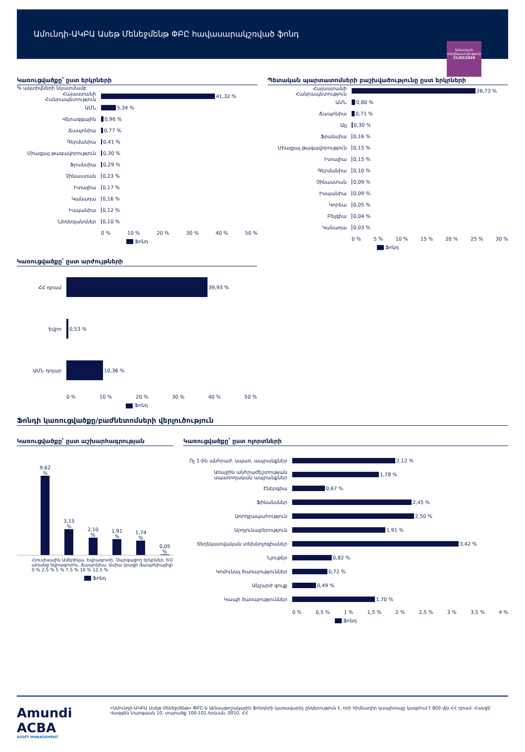Ամունդի-ԱԿԲԱ Ասեթ Մենեջմենթ ՓԲԸ հավասարակշռված ֆոնդ
Ամսական տեղեկատվություն
31/03/2020
Կառուցվածքը՝ ըստ երկրների
% ակտիվների նկատմամբ
Հայաստանի Հանրապետություն 41,32 %
ԱՄՆ 5,34 %
Վերազգային 0,96 %
Ճապոնիա 0,77 %
Գերմանիա 0,41 %
Միացյալ թագավորություն 0,30 %
Ֆրանսիա 0,29 %
Չինաստան 0,23 %
Իտալիա 0,17 %
Կանադա 0,16 %
Իսպանիա 0,12 %
Նիդեռլանդներ 0,10 %
0 % 10 % 20 % 30 % 40 % 50 %
Ֆոնդ
Պետական պարտատոմսերի բաշխվածությունը ըստ երկրների
Հայաստանի Հանրապետություն 26,73 %
ԱՄՆ 0,80 %
Ճապոնիա 0,71 %
Այլ 0,30 %
Ֆրանսիա 0,16 %
Միացյալ թագավորություն 0,15 %
Իտալիա 0,15 %
Գերմանիա 0,10 %
Չինաստան 0,09 %
Իսպանիա 0,09 %
Կորեա 0,05 %
Բելգիա 0,04 %
Կանադա 0,03 %
0 % 5 % 10 % 15 % 20 % 25 % 30 %
Ֆոնդ
Կառուցվածքը՝ ըստ արժույթների
ՀՀ դրամ 39,93 %
Եվրո 0,53 %
ԱՄՆ դոլար 10,36 %
0 % 10 % 20 % 30 % 40 % 50 %
Ֆոնդ
Ֆոնդի կառուցվածքը/բաժնետոմսերի վերլուծություն
Կառուցվածքը՝ ըստ աշխարհագրության
9,62 %
3,15 %
2,10 %
1,91 %
1,74 %
0,05 %
Հյուսիսային Ամերիկա, Եվրագոտի, Զարգացող երկրներ, ԵՄ առանց եվրագոտու, Ճապոնիա, Ասիա (բացի Ճապոնիայից)
0 % 2,5 % 5 % 7,5 % 10 % 12,5 %
Ֆոնդ
Կառուցվածքը՝ ըստ ոլորտների
Ոչ 1-ին անհրաժ. սպառ. ապրանքներ 2,12 %
Առաջին անհրաժեշտության սպառողական ապրանքներ 1,78 %
Էներգիա 0,67 %
Ֆինանսներ 2,45 %
Առողջապահություն 2,50 %
Արդյունաբերություն 1,91 %
Տեղեկատվական տեխնոլոգիաներ 3,42 %
Նյութեր 0,82 %
Կոմունալ ծառայություններ 0,72 %
Անշարժ գույք 0,49 %
Կապի ծառայություններ 1,70 %
0 % 0,5 % 1 % 1,5 % 2 % 2,5 % 3 % 3,5 % 4 %
Ֆոնդ
Amundi ACBA
ASSET MANAGEMENT
«Ամունդի-ԱԿԲԱ Ասեթ Մենեջմենթ» ՓԲԸ-ն կենսաթոշակային ֆոնդերի կառավարիչ ընկերություն է, որի հիմնադիր կապիտալը կազմում է 800 մլն ՀՀ դրամ: Հասցե՝ Վազգեն Սարգսյան 10, տարածք 100-101,Երևան, 0010, ՀՀ